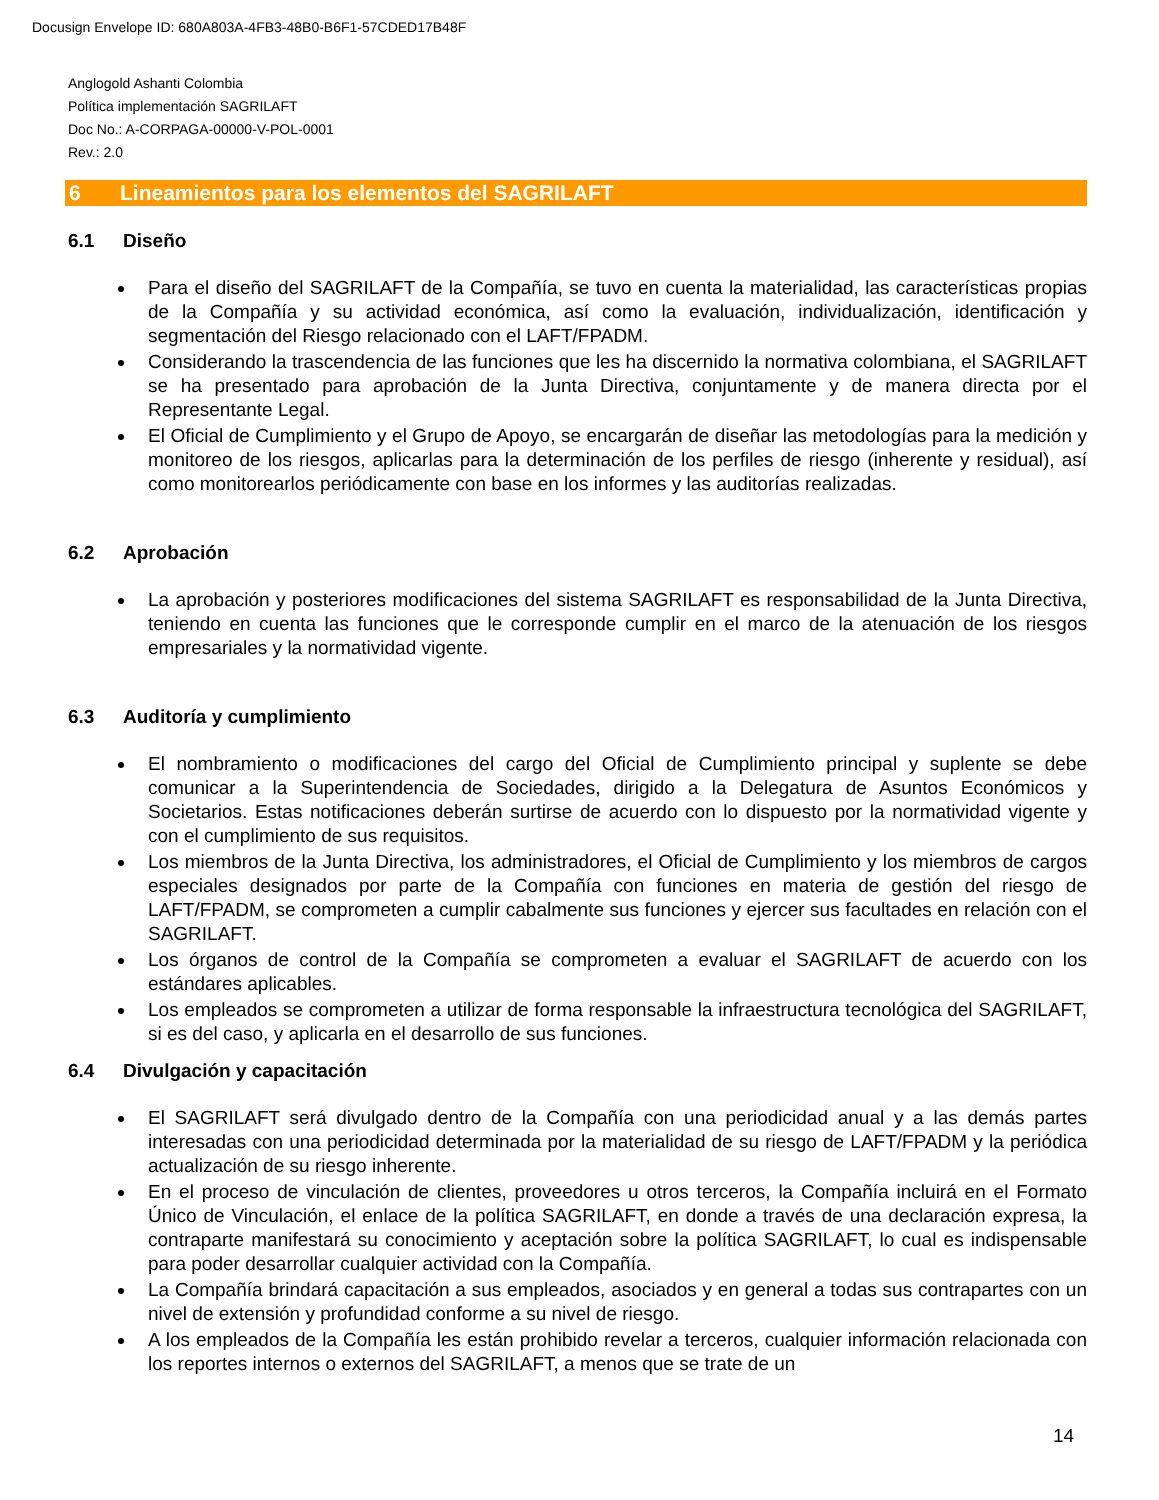Docusign Envelope ID: 680A803A-4FB3-48B0-B6F1-57CDED17B48F
Anglogold Ashanti Colombia
Política implementación SAGRILAFT
Doc No.: A-CORPAGA-00000-V-POL-0001
Rev.: 2.0
6 Lineamientos para los elementos del SAGRILAFT
6.1 Diseño
Para el diseño del SAGRILAFT de la Compañía, se tuvo en cuenta la materialidad, las características propias de la Compañía y su actividad económica, así como la evaluación, individualización, identificación y segmentación del Riesgo relacionado con el LAFT/FPADM.
Considerando la trascendencia de las funciones que les ha discernido la normativa colombiana, el SAGRILAFT se ha presentado para aprobación de la Junta Directiva, conjuntamente y de manera directa por el Representante Legal.
El Oficial de Cumplimiento y el Grupo de Apoyo, se encargarán de diseñar las metodologías para la medición y monitoreo de los riesgos, aplicarlas para la determinación de los perfiles de riesgo (inherente y residual), así como monitorearlos periódicamente con base en los informes y las auditorías realizadas.
6.2 Aprobación
La aprobación y posteriores modificaciones del sistema SAGRILAFT es responsabilidad de la Junta Directiva, teniendo en cuenta las funciones que le corresponde cumplir en el marco de la atenuación de los riesgos empresariales y la normatividad vigente.
6.3 Auditoría y cumplimiento
El nombramiento o modificaciones del cargo del Oficial de Cumplimiento principal y suplente se debe comunicar a la Superintendencia de Sociedades, dirigido a la Delegatura de Asuntos Económicos y Societarios. Estas notificaciones deberán surtirse de acuerdo con lo dispuesto por la normatividad vigente y con el cumplimiento de sus requisitos.
Los miembros de la Junta Directiva, los administradores, el Oficial de Cumplimiento y los miembros de cargos especiales designados por parte de la Compañía con funciones en materia de gestión del riesgo de LAFT/FPADM, se comprometen a cumplir cabalmente sus funciones y ejercer sus facultades en relación con el SAGRILAFT.
Los órganos de control de la Compañía se comprometen a evaluar el SAGRILAFT de acuerdo con los estándares aplicables.
Los empleados se comprometen a utilizar de forma responsable la infraestructura tecnológica del SAGRILAFT, si es del caso, y aplicarla en el desarrollo de sus funciones.
6.4 Divulgación y capacitación
El SAGRILAFT será divulgado dentro de la Compañía con una periodicidad anual y a las demás partes interesadas con una periodicidad determinada por la materialidad de su riesgo de LAFT/FPADM y la periódica actualización de su riesgo inherente.
En el proceso de vinculación de clientes, proveedores u otros terceros, la Compañía incluirá en el Formato Único de Vinculación, el enlace de la política SAGRILAFT, en donde a través de una declaración expresa, la contraparte manifestará su conocimiento y aceptación sobre la política SAGRILAFT, lo cual es indispensable para poder desarrollar cualquier actividad con la Compañía.
La Compañía brindará capacitación a sus empleados, asociados y en general a todas sus contrapartes con un nivel de extensión y profundidad conforme a su nivel de riesgo.
A los empleados de la Compañía les están prohibido revelar a terceros, cualquier información relacionada con los reportes internos o externos del SAGRILAFT, a menos que se trate de un
14